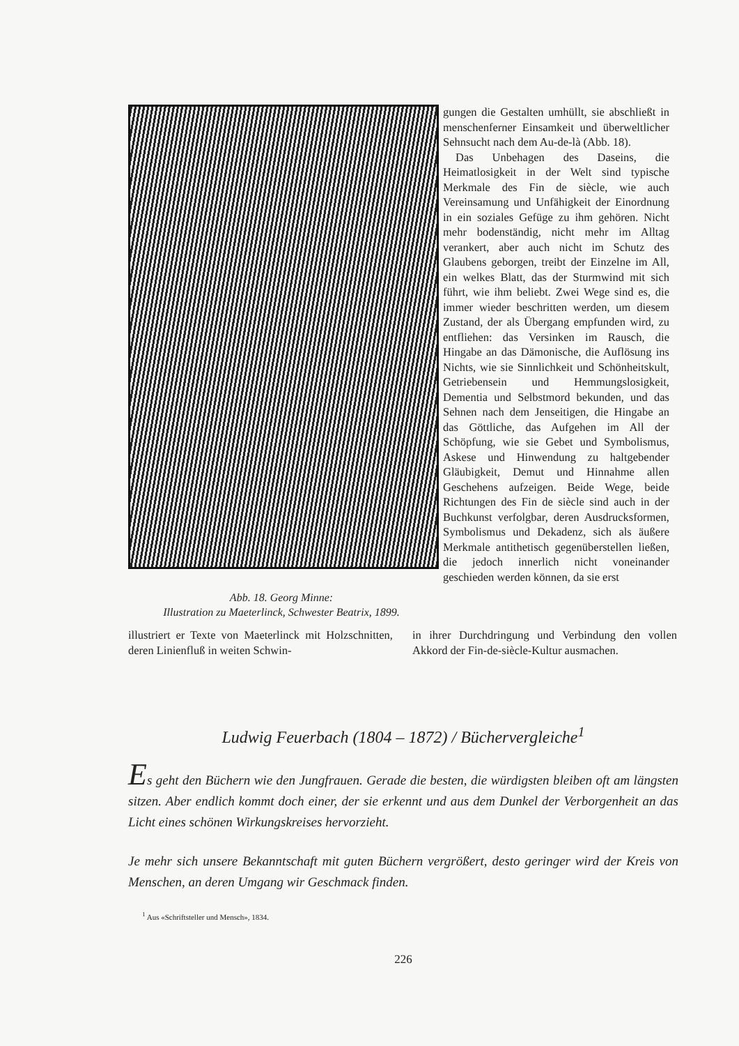Abb. 18. Georg Minne:
Illustration zu Maeterlinck, Schwester Beatrix, 1899.
gungen die Gestalten umhüllt, sie abschließt in menschenferner Einsamkeit und überweltlicher Sehnsucht nach dem Au-de-là (Abb. 18).
Das Unbehagen des Daseins, die Heimatlosigkeit in der Welt sind typische Merkmale des Fin de siècle, wie auch Vereinsamung und Unfähigkeit der Einordnung in ein soziales Gefüge zu ihm gehören. Nicht mehr bodenständig, nicht mehr im Alltag verankert, aber auch nicht im Schutz des Glaubens geborgen, treibt der Einzelne im All, ein welkes Blatt, das der Sturmwind mit sich führt, wie ihm beliebt. Zwei Wege sind es, die immer wieder beschritten werden, um diesem Zustand, der als Übergang empfunden wird, zu entfliehen: das Versinken im Rausch, die Hingabe an das Dämonische, die Auflösung ins Nichts, wie sie Sinnlichkeit und Schönheitskult, Getriebensein und Hemmungslosigkeit, Dementia und Selbstmord bekunden, und das Sehnen nach dem Jenseitigen, die Hingabe an das Göttliche, das Aufgehen im All der Schöpfung, wie sie Gebet und Symbolismus, Askese und Hinwendung zu haltgebender Gläubigkeit, Demut und Hinnahme allen Geschehens aufzeigen. Beide Wege, beide Richtungen des Fin de siècle sind auch in der Buchkunst verfolgbar, deren Ausdrucksformen, Symbolismus und Dekadenz, sich als äußere Merkmale antithetisch gegenüberstellen ließen, die jedoch innerlich nicht voneinander geschieden werden können, da sie erst
illustriert er Texte von Maeterlinck mit Holzschnitten, deren Linienfluß in weiten Schwin-
in ihrer Durchdringung und Verbindung den vollen Akkord der Fin-de-siècle-Kultur ausmachen.
Ludwig Feuerbach (1804 – 1872) / Büchervergleiche<sup>1</sup>
Es geht den Büchern wie den Jungfrauen. Gerade die besten, die würdigsten bleiben oft am längsten sitzen. Aber endlich kommt doch einer, der sie erkennt und aus dem Dunkel der Verborgenheit an das Licht eines schönen Wirkungskreises hervorzieht.
Je mehr sich unsere Bekanntschaft mit guten Büchern vergrößert, desto geringer wird der Kreis von Menschen, an deren Umgang wir Geschmack finden.
<sup>1</sup> Aus «Schriftsteller und Mensch», 1834.
226